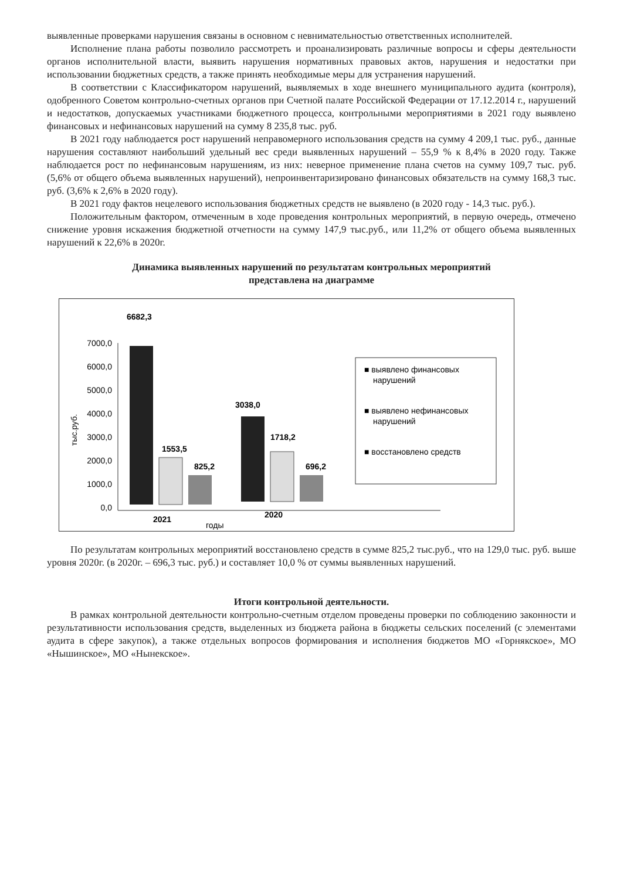выявленные проверками нарушения связаны в основном с невнимательностью ответственных исполнителей.
Исполнение плана работы позволило рассмотреть и проанализировать различные вопросы и сферы деятельности органов исполнительной власти, выявить нарушения нормативных правовых актов, нарушения и недостатки при использовании бюджетных средств, а также принять необходимые меры для устранения нарушений.
В соответствии с Классификатором нарушений, выявляемых в ходе внешнего муниципального аудита (контроля), одобренного Советом контрольно-счетных органов при Счетной палате Российской Федерации от 17.12.2014 г., нарушений и недостатков, допускаемых участниками бюджетного процесса, контрольными мероприятиями в 2021 году выявлено финансовых и нефинансовых нарушений на сумму 8 235,8 тыс. руб.
В 2021 году наблюдается рост нарушений неправомерного использования средств на сумму 4 209,1 тыс. руб., данные нарушения составляют наибольший удельный вес среди выявленных нарушений – 55,9 % к 8,4% в 2020 году. Также наблюдается рост по нефинансовым нарушениям, из них: неверное применение плана счетов на сумму 109,7 тыс. руб. (5,6% от общего объема выявленных нарушений), непроинвентаризировано финансовых обязательств на сумму 168,3 тыс. руб. (3,6% к 2,6% в 2020 году).
В 2021 году фактов нецелевого использования бюджетных средств не выявлено (в 2020 году - 14,3 тыс. руб.).
Положительным фактором, отмеченным в ходе проведения контрольных мероприятий, в первую очередь, отмечено снижение уровня искажения бюджетной отчетности на сумму 147,9 тыс.руб., или 11,2% от общего объема выявленных нарушений к 22,6% в 2020г.
Динамика выявленных нарушений по результатам контрольных мероприятий
представлена на диаграмме
7000,0
6000,0
5000,0
4000,0
3000,0
2000,0
1000,0
0,0
тыс.руб.
6682,3
1553,5
825,2
3038,0
1718,2
696,2
2021
2020
годы
■ выявлено финансовых
нарушений
■ выявлено нефинансовых
нарушений
■ восстановлено средств
По результатам контрольных мероприятий восстановлено средств в сумме 825,2 тыс.руб., что на 129,0 тыс. руб. выше уровня 2020г. (в 2020г. – 696,3 тыс. руб.) и составляет 10,0 % от суммы выявленных нарушений.
Итоги контрольной деятельности.
В рамках контрольной деятельности контрольно-счетным отделом проведены проверки по соблюдению законности и результативности использования средств, выделенных из бюджета района в бюджеты сельских поселений (с элементами аудита в сфере закупок), а также отдельных вопросов формирования и исполнения бюджетов МО «Горнякское», МО «Нышинское», МО «Нынекское».